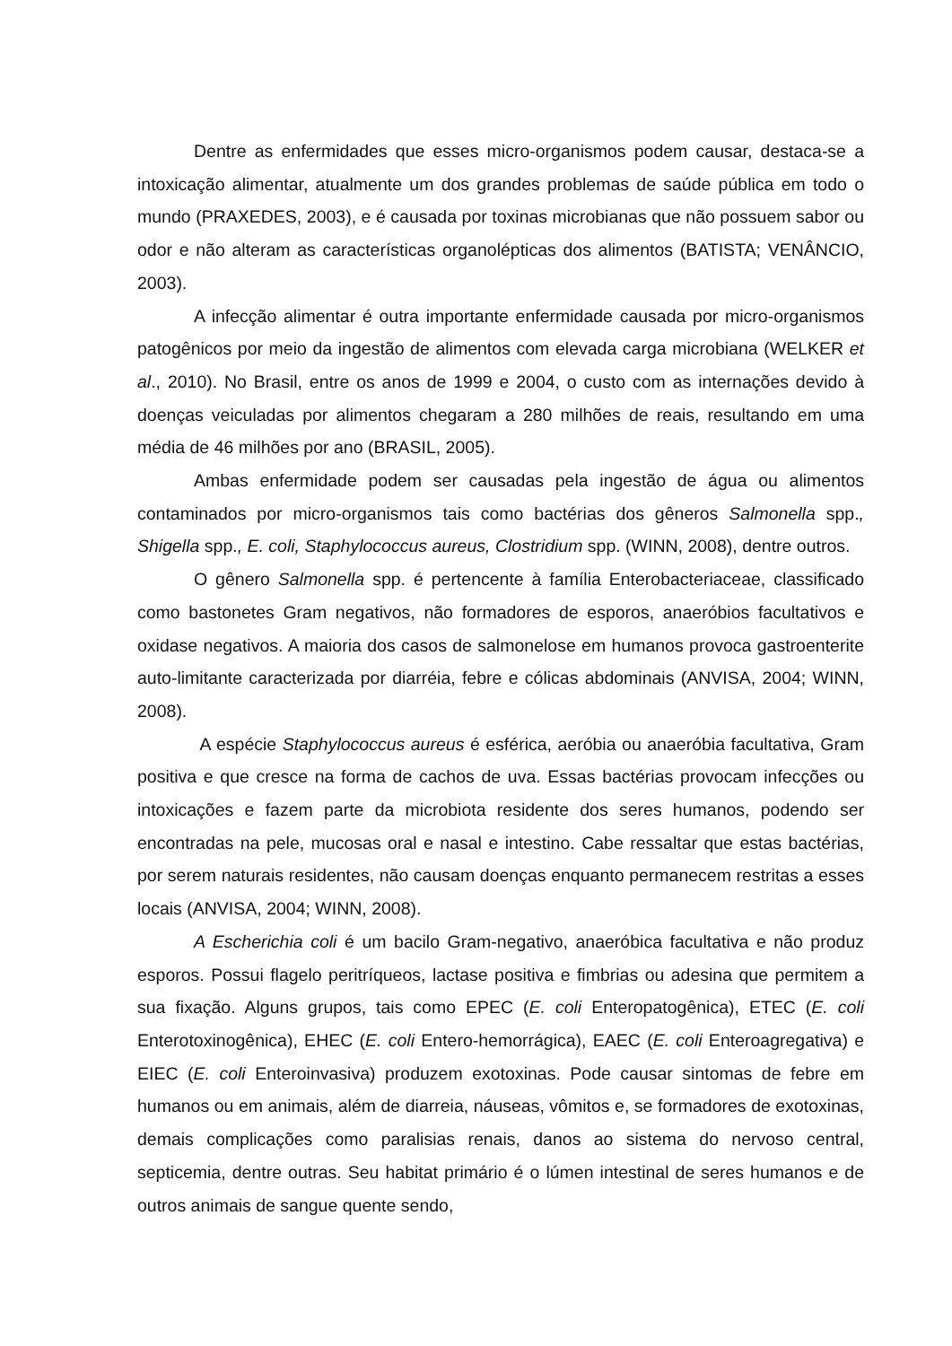Dentre as enfermidades que esses micro-organismos podem causar, destaca-se a intoxicação alimentar, atualmente um dos grandes problemas de saúde pública em todo o mundo (PRAXEDES, 2003), e é causada por toxinas microbianas que não possuem sabor ou odor e não alteram as características organolépticas dos alimentos (BATISTA; VENÂNCIO, 2003).
A infecção alimentar é outra importante enfermidade causada por micro-organismos patogênicos por meio da ingestão de alimentos com elevada carga microbiana (WELKER et al., 2010). No Brasil, entre os anos de 1999 e 2004, o custo com as internações devido à doenças veiculadas por alimentos chegaram a 280 milhões de reais, resultando em uma média de 46 milhões por ano (BRASIL, 2005).
Ambas enfermidade podem ser causadas pela ingestão de água ou alimentos contaminados por micro-organismos tais como bactérias dos gêneros Salmonella spp., Shigella spp., E. coli, Staphylococcus aureus, Clostridium spp. (WINN, 2008), dentre outros.
O gênero Salmonella spp. é pertencente à família Enterobacteriaceae, classificado como bastonetes Gram negativos, não formadores de esporos, anaeróbios facultativos e oxidase negativos. A maioria dos casos de salmonelose em humanos provoca gastroenterite auto-limitante caracterizada por diarréia, febre e cólicas abdominais (ANVISA, 2004; WINN, 2008).
A espécie Staphylococcus aureus é esférica, aeróbia ou anaeróbia facultativa, Gram positiva e que cresce na forma de cachos de uva. Essas bactérias provocam infecções ou intoxicações e fazem parte da microbiota residente dos seres humanos, podendo ser encontradas na pele, mucosas oral e nasal e intestino. Cabe ressaltar que estas bactérias, por serem naturais residentes, não causam doenças enquanto permanecem restritas a esses locais (ANVISA, 2004; WINN, 2008).
A Escherichia coli é um bacilo Gram-negativo, anaeróbica facultativa e não produz esporos. Possui flagelo peritríqueos, lactase positiva e fimbrias ou adesina que permitem a sua fixação. Alguns grupos, tais como EPEC (E. coli Enteropatogênica), ETEC (E. coli Enterotoxinogênica), EHEC (E. coli Entero-hemorrágica), EAEC (E. coli Enteroagregativa) e EIEC (E. coli Enteroinvasiva) produzem exotoxinas. Pode causar sintomas de febre em humanos ou em animais, além de diarreia, náuseas, vômitos e, se formadores de exotoxinas, demais complicações como paralisias renais, danos ao sistema do nervoso central, septicemia, dentre outras. Seu habitat primário é o lúmen intestinal de seres humanos e de outros animais de sangue quente sendo,